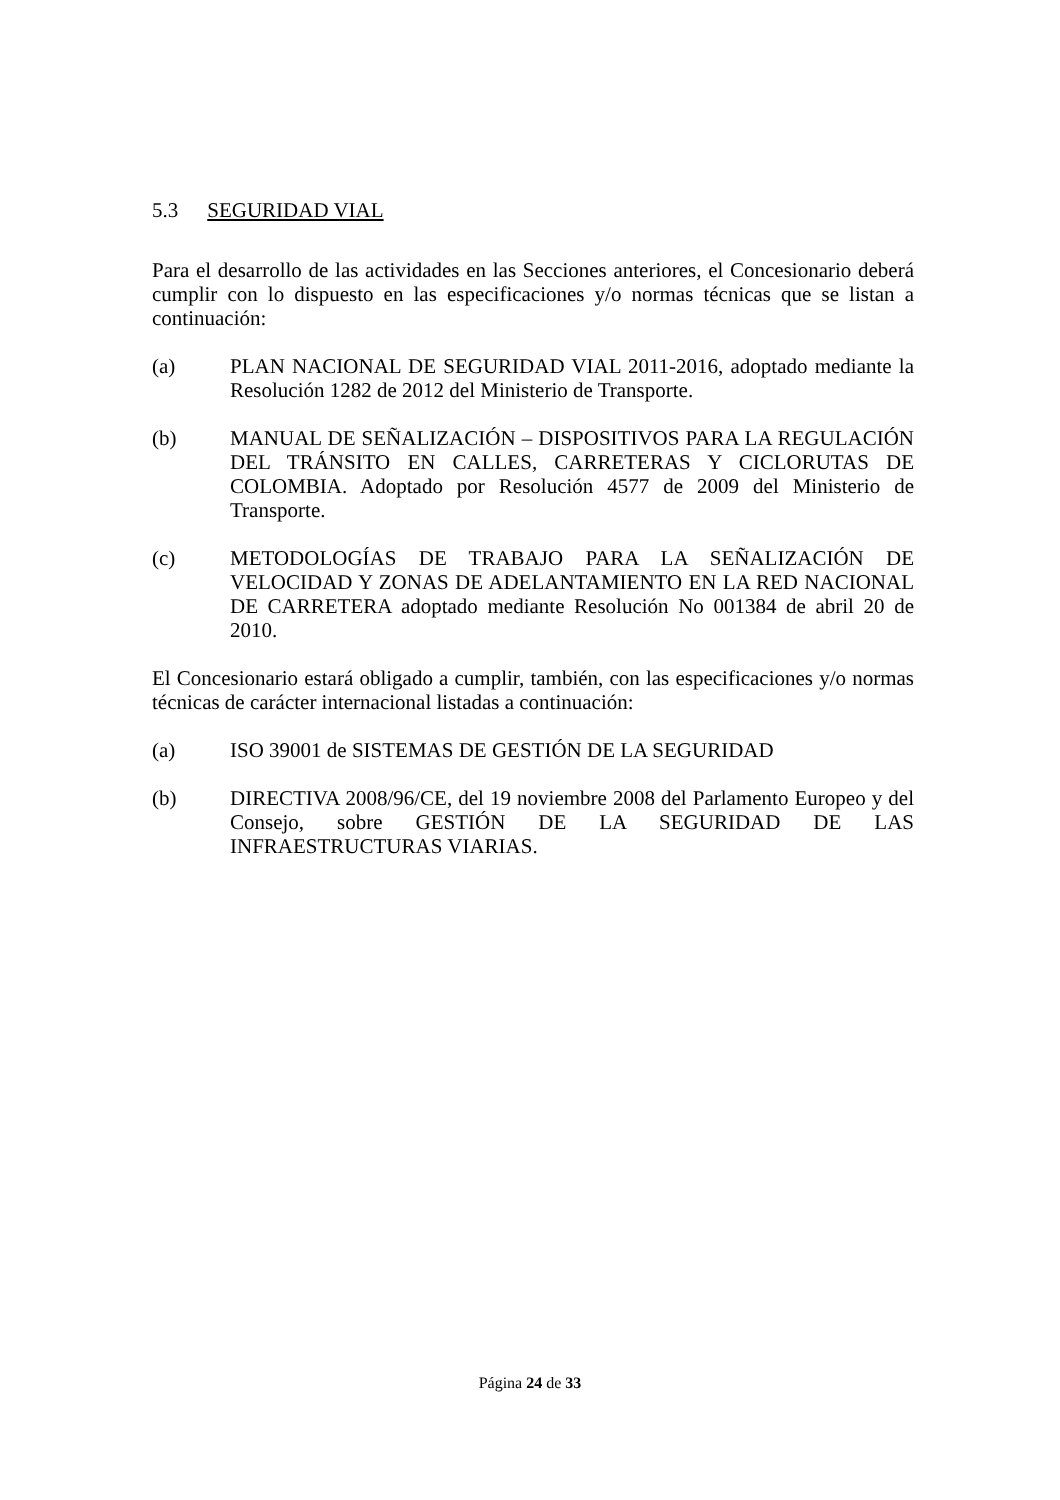5.3 SEGURIDAD VIAL
Para el desarrollo de las actividades en las Secciones anteriores, el Concesionario deberá cumplir con lo dispuesto en las especificaciones y/o normas técnicas que se listan a continuación:
(a) PLAN NACIONAL DE SEGURIDAD VIAL 2011-2016, adoptado mediante la Resolución 1282 de 2012 del Ministerio de Transporte.
(b) MANUAL DE SEÑALIZACIÓN – DISPOSITIVOS PARA LA REGULACIÓN DEL TRÁNSITO EN CALLES, CARRETERAS Y CICLORUTAS DE COLOMBIA. Adoptado por Resolución 4577 de 2009 del Ministerio de Transporte.
(c) METODOLOGÍAS DE TRABAJO PARA LA SEÑALIZACIÓN DE VELOCIDAD Y ZONAS DE ADELANTAMIENTO EN LA RED NACIONAL DE CARRETERA adoptado mediante Resolución No 001384 de abril 20 de 2010.
El Concesionario estará obligado a cumplir, también, con las especificaciones y/o normas técnicas de carácter internacional listadas a continuación:
(a) ISO 39001 de SISTEMAS DE GESTIÓN DE LA SEGURIDAD
(b) DIRECTIVA 2008/96/CE, del 19 noviembre 2008 del Parlamento Europeo y del Consejo, sobre GESTIÓN DE LA SEGURIDAD DE LAS INFRAESTRUCTURAS VIARIAS.
Página 24 de 33